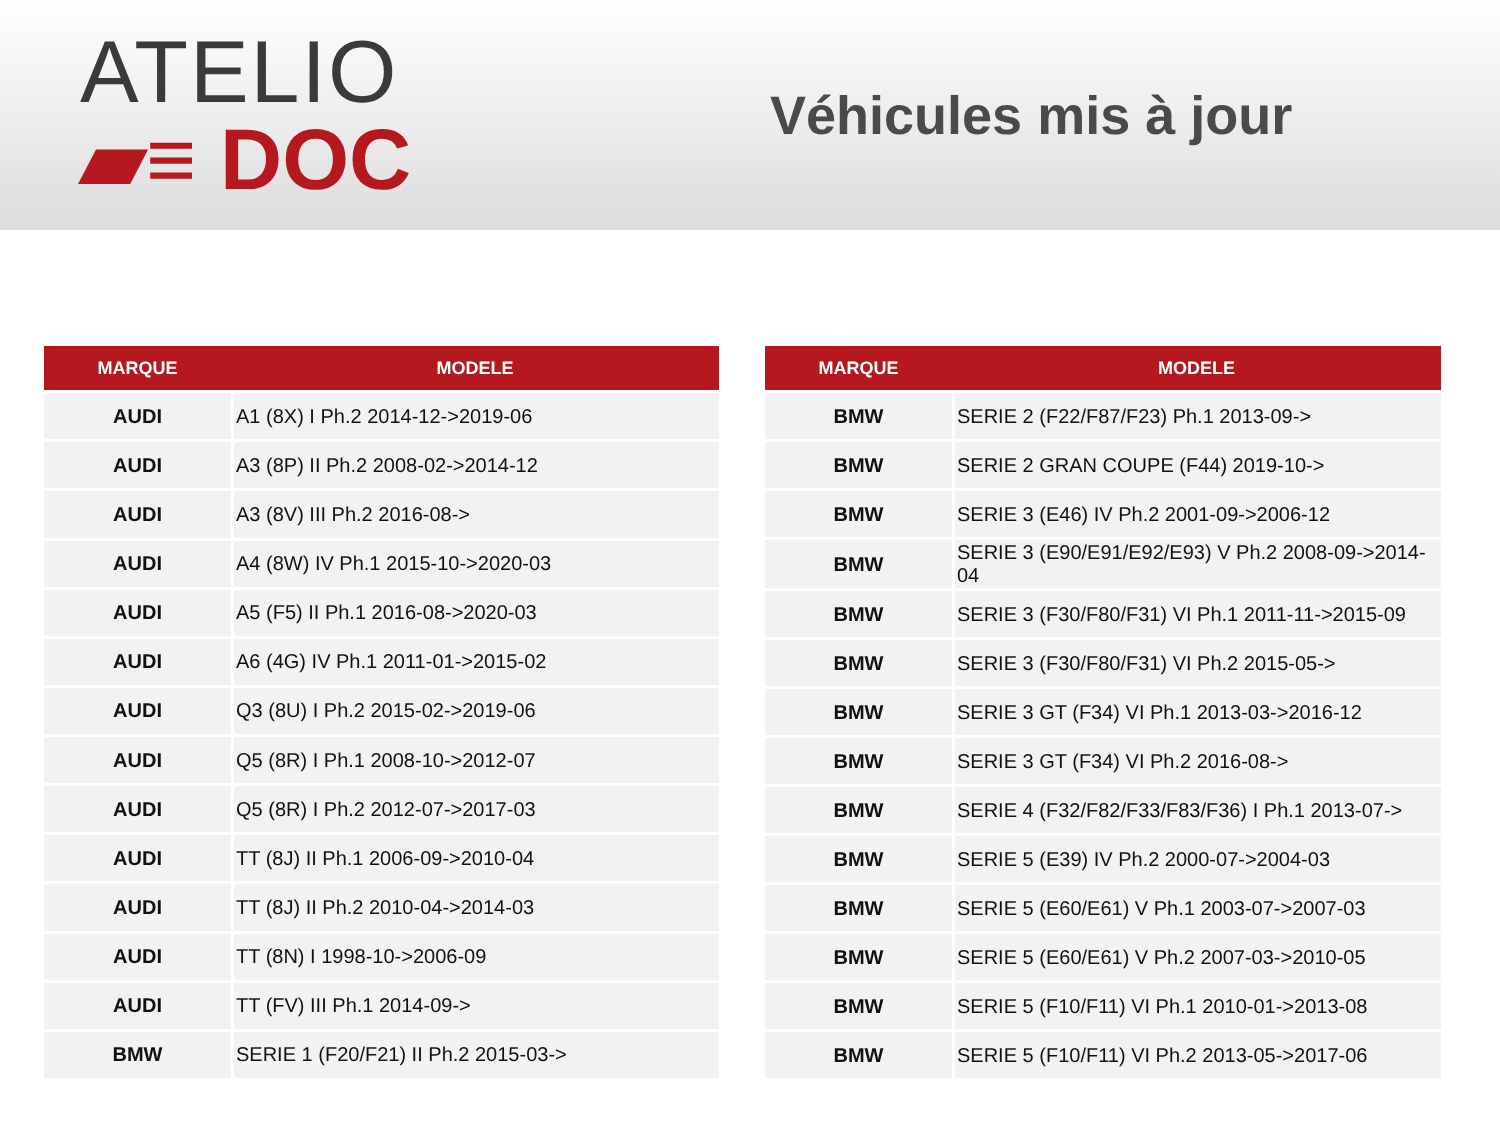ATELIO
▰≡ DOC
Véhicules mis à jour
| MARQUE | MODELE |
| --- | --- |
| AUDI | A1 (8X) I Ph.2 2014-12->2019-06 |
| AUDI | A3 (8P) II Ph.2 2008-02->2014-12 |
| AUDI | A3 (8V) III Ph.2 2016-08-> |
| AUDI | A4 (8W) IV Ph.1 2015-10->2020-03 |
| AUDI | A5 (F5) II Ph.1 2016-08->2020-03 |
| AUDI | A6 (4G) IV Ph.1 2011-01->2015-02 |
| AUDI | Q3 (8U) I Ph.2 2015-02->2019-06 |
| AUDI | Q5 (8R) I Ph.1 2008-10->2012-07 |
| AUDI | Q5 (8R) I Ph.2 2012-07->2017-03 |
| AUDI | TT (8J) II Ph.1 2006-09->2010-04 |
| AUDI | TT (8J) II Ph.2 2010-04->2014-03 |
| AUDI | TT (8N) I 1998-10->2006-09 |
| AUDI | TT (FV) III Ph.1 2014-09-> |
| BMW | SERIE 1 (F20/F21) II Ph.2 2015-03-> |
| MARQUE | MODELE |
| --- | --- |
| BMW | SERIE 2 (F22/F87/F23) Ph.1 2013-09-> |
| BMW | SERIE 2 GRAN COUPE (F44) 2019-10-> |
| BMW | SERIE 3 (E46) IV Ph.2 2001-09->2006-12 |
| BMW | SERIE 3 (E90/E91/E92/E93) V Ph.2 2008-09->2014-04 |
| BMW | SERIE 3 (F30/F80/F31) VI Ph.1 2011-11->2015-09 |
| BMW | SERIE 3 (F30/F80/F31) VI Ph.2 2015-05-> |
| BMW | SERIE 3 GT (F34) VI Ph.1 2013-03->2016-12 |
| BMW | SERIE 3 GT (F34) VI Ph.2 2016-08-> |
| BMW | SERIE 4 (F32/F82/F33/F83/F36) I Ph.1 2013-07-> |
| BMW | SERIE 5 (E39) IV Ph.2 2000-07->2004-03 |
| BMW | SERIE 5 (E60/E61) V Ph.1 2003-07->2007-03 |
| BMW | SERIE 5 (E60/E61) V Ph.2 2007-03->2010-05 |
| BMW | SERIE 5 (F10/F11) VI Ph.1 2010-01->2013-08 |
| BMW | SERIE 5 (F10/F11) VI Ph.2 2013-05->2017-06 |